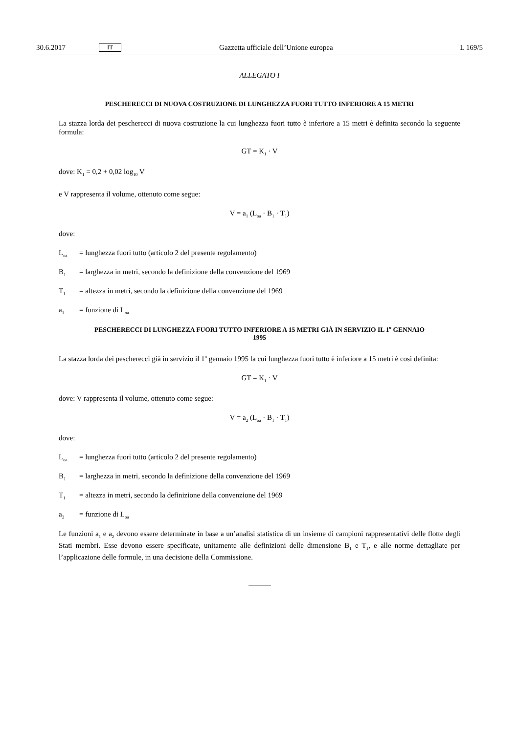30.6.2017 IT Gazzetta ufficiale dell’Unione europea L 169/5
ALLEGATO I
PESCHERECCI DI NUOVA COSTRUZIONE DI LUNGHEZZA FUORI TUTTO INFERIORE A 15 METRI
La stazza lorda dei pescherecci di nuova costruzione la cui lunghezza fuori tutto è inferiore a 15 metri è definita secondo la seguente formula:
GT = K<sub>1</sub> · V
dove: K<sub>1</sub> = 0,2 + 0,02 log<sub>10</sub> V
e V rappresenta il volume, ottenuto come segue:
V = a<sub>1</sub> (L<sub>oa</sub> · B<sub>1</sub> · T<sub>1</sub>)
dove:
L<sub>oa</sub> = lunghezza fuori tutto (articolo 2 del presente regolamento)
B<sub>1</sub> = larghezza in metri, secondo la definizione della convenzione del 1969
T<sub>1</sub> = altezza in metri, secondo la definizione della convenzione del 1969
a<sub>1</sub> = funzione di L<sub>oa</sub>
PESCHERECCI DI LUNGHEZZA FUORI TUTTO INFERIORE A 15 METRI GIÀ IN SERVIZIO IL 1<sup>o</sup> GENNAIO
1995
La stazza lorda dei pescherecci già in servizio il 1<sup>o</sup> gennaio 1995 la cui lunghezza fuori tutto è inferiore a 15 metri è così definita:
GT = K<sub>1</sub> · V
dove: V rappresenta il volume, ottenuto come segue:
V = a<sub>2</sub> (L<sub>oa</sub> · B<sub>1</sub> · T<sub>1</sub>)
dove:
L<sub>oa</sub> = lunghezza fuori tutto (articolo 2 del presente regolamento)
B<sub>1</sub> = larghezza in metri, secondo la definizione della convenzione del 1969
T<sub>1</sub> = altezza in metri, secondo la definizione della convenzione del 1969
a<sub>2</sub> = funzione di L<sub>oa</sub>
Le funzioni a<sub>1</sub> e a<sub>2</sub> devono essere determinate in base a un’analisi statistica di un insieme di campioni rappresentativi delle flotte degli Stati membri. Esse devono essere specificate, unitamente alle definizioni delle dimensione B<sub>1</sub> e T<sub>1</sub>, e alle norme dettagliate per l’applicazione delle formule, in una decisione della Commissione.